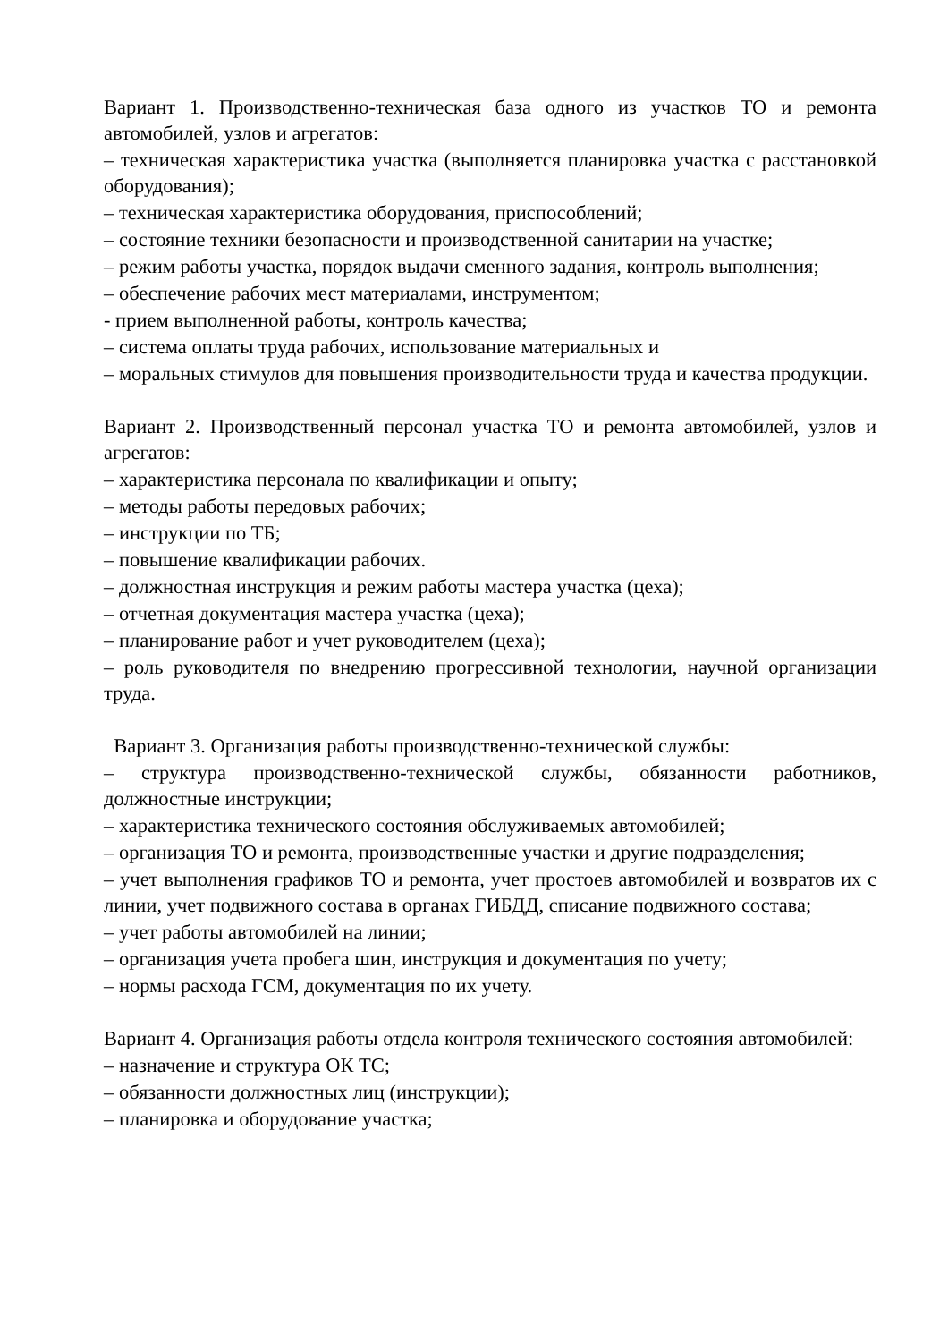Вариант 1. Производственно-техническая база одного из участков ТО и ремонта автомобилей, узлов и агрегатов:
– техническая характеристика участка (выполняется планировка участка с расстановкой оборудования);
– техническая характеристика оборудования, приспособлений;
– состояние техники безопасности и производственной санитарии на участке;
– режим работы участка, порядок выдачи сменного задания, контроль выполнения;
– обеспечение рабочих мест материалами, инструментом;
- прием выполненной работы, контроль качества;
– система оплаты труда рабочих, использование материальных и
– моральных стимулов для повышения производительности труда и качества продукции.
Вариант 2. Производственный персонал участка ТО и ремонта автомобилей, узлов и агрегатов:
– характеристика персонала по квалификации и опыту;
– методы работы передовых рабочих;
– инструкции по ТБ;
– повышение квалификации рабочих.
– должностная инструкция и режим работы мастера участка (цеха);
– отчетная документация мастера участка (цеха);
– планирование работ и учет руководителем (цеха);
– роль руководителя по внедрению прогрессивной технологии, научной организации труда.
Вариант 3. Организация работы производственно-технической службы:
– структура производственно-технической службы, обязанности работников, должностные инструкции;
– характеристика технического состояния обслуживаемых автомобилей;
– организация ТО и ремонта, производственные участки и другие подразделения;
– учет выполнения графиков ТО и ремонта, учет простоев автомобилей и возвратов их с линии, учет подвижного состава в органах ГИБДД, списание подвижного состава;
– учет работы автомобилей на линии;
– организация учета пробега шин, инструкция и документация по учету;
– нормы расхода ГСМ, документация по их учету.
Вариант 4. Организация работы отдела контроля технического состояния автомобилей:
– назначение и структура ОК ТС;
– обязанности должностных лиц (инструкции);
– планировка и оборудование участка;